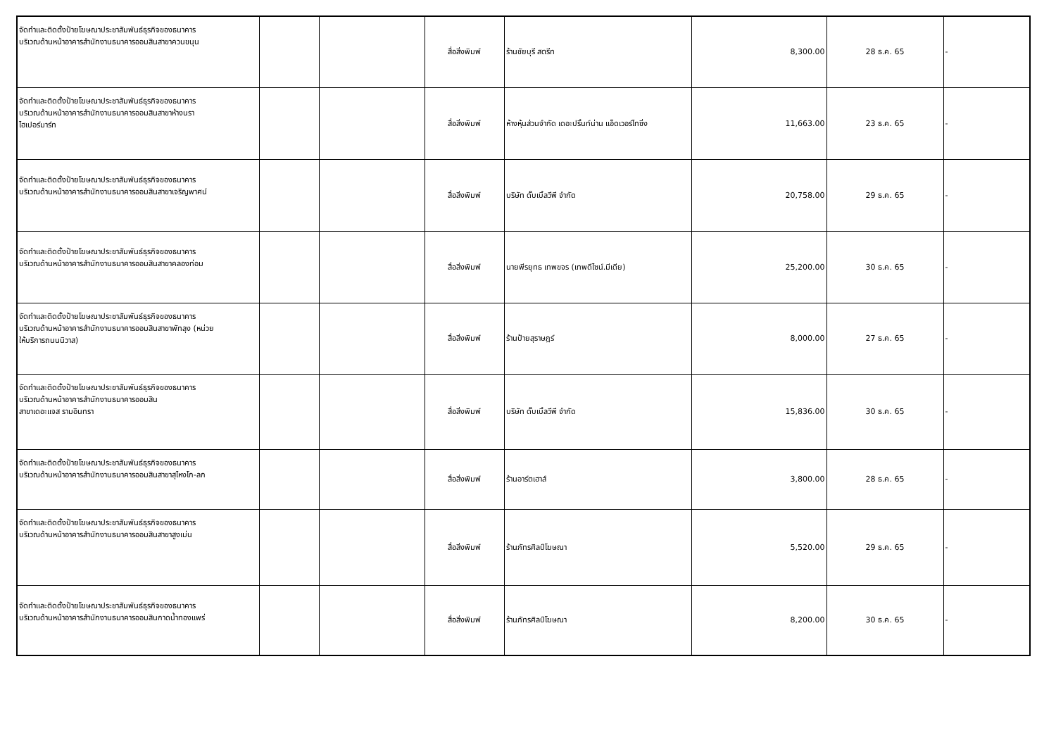| จัดทำและติดตั้งป้ายโฆษณาประชาสัมพันธ์ธุรกิจของธนาคาร บริเวณด้านหน้าอาคารสำนักงานธนาคารออมสินสาขาควนขนุน | | | สื่อสิ่งพิมพ์ | ร้านชัยบุรี สตรีท | 8,300.00 | 28 ธ.ค. 65 | - |
| จัดทำและติดตั้งป้ายโฆษณาประชาสัมพันธ์ธุรกิจของธนาคาร บริเวณด้านหน้าอาคารสำนักงานธนาคารออมสินสาขาห้างนรา ไฮเปอร์มาร์ท | | | สื่อสิ่งพิมพ์ | ห้างหุ้นส่วนจำกัด เดอะปริ้นท์น่าน แอ็ดเวอร์ไทซิ่ง | 11,663.00 | 23 ธ.ค. 65 | - |
| จัดทำและติดตั้งป้ายโฆษณาประชาสัมพันธ์ธุรกิจของธนาคาร บริเวณด้านหน้าอาคารสำนักงานธนาคารออมสินสาขาเจริญพาศน์ | | | สื่อสิ่งพิมพ์ | บริษัท ดั๊บเบิ้ลวีพี จำกัด | 20,758.00 | 29 ธ.ค. 65 | - |
| จัดทำและติดตั้งป้ายโฆษณาประชาสัมพันธ์ธุรกิจของธนาคาร บริเวณด้านหน้าอาคารสำนักงานธนาคารออมสินสาขาคลองท่อม | | | สื่อสิ่งพิมพ์ | นายพีรยุทธ เทพขจร (เทพดีไซน์.มีเดีย) | 25,200.00 | 30 ธ.ค. 65 | - |
| จัดทำและติดตั้งป้ายโฆษณาประชาสัมพันธ์ธุรกิจของธนาคาร บริเวณด้านหน้าอาคารสำนักงานธนาคารออมสินสาขาพัทลุง (หน่วย ให้บริการถนนนิวาส) | | | สื่อสิ่งพิมพ์ | ร้านป้ายสุราษฎร์ | 8,000.00 | 27 ธ.ค. 65 | - |
| จัดทำและติดตั้งป้ายโฆษณาประชาสัมพันธ์ธุรกิจของธนาคาร บริเวณด้านหน้าอาคารสำนักงานธนาคารออมสิน สาขาเดอะแจส รามอินทรา | | | สื่อสิ่งพิมพ์ | บริษัท ดั๊บเบิ้ลวีพี จำกัด | 15,836.00 | 30 ธ.ค. 65 | - |
| จัดทำและติดตั้งป้ายโฆษณาประชาสัมพันธ์ธุรกิจของธนาคาร บริเวณด้านหน้าอาคารสำนักงานธนาคารออมสินสาขาสุไหงโก-ลก | | | สื่อสิ่งพิมพ์ | ร้านอาร์ตเฮาส์ | 3,800.00 | 28 ธ.ค. 65 | - |
| จัดทำและติดตั้งป้ายโฆษณาประชาสัมพันธ์ธุรกิจของธนาคาร บริเวณด้านหน้าอาคารสำนักงานธนาคารออมสินสาขาสูงเม่น | | | สื่อสิ่งพิมพ์ | ร้านภัทรศิลป์โฆษณา | 5,520.00 | 29 ธ.ค. 65 | - |
| จัดทำและติดตั้งป้ายโฆษณาประชาสัมพันธ์ธุรกิจของธนาคาร บริเวณด้านหน้าอาคารสำนักงานธนาคารออมสินกาดน้ำทองแพร่ | | | สื่อสิ่งพิมพ์ | ร้านภัทรศิลป์โฆษณา | 8,200.00 | 30 ธ.ค. 65 | - |